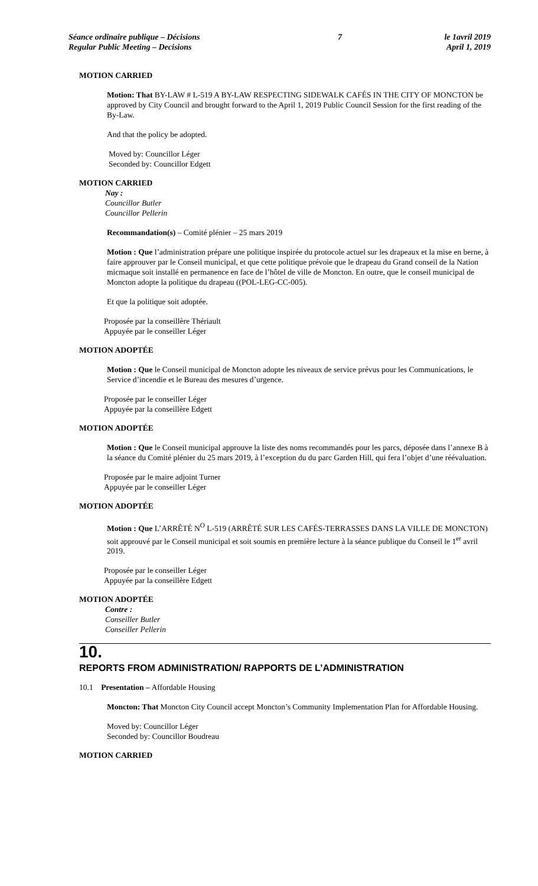Séance ordinaire publique – Décisions
Regular Public Meeting – Decisions
7 le 1avril 2019
April 1, 2019
MOTION CARRIED
Motion: That BY-LAW # L-519 A BY-LAW RESPECTING SIDEWALK CAFÉS IN THE CITY OF MONCTON be approved by City Council and brought forward to the April 1, 2019 Public Council Session for the first reading of the By-Law.
And that the policy be adopted.
Moved by: Councillor Léger
Seconded by: Councillor Edgett
MOTION CARRIED
Nay :
Councillor Butler
Councillor Pellerin
Recommandation(s) – Comité plénier – 25 mars 2019
Motion : Que l’administration prépare une politique inspirée du protocole actuel sur les drapeaux et la mise en berne, à faire approuver par le Conseil municipal, et que cette politique prévoie que le drapeau du Grand conseil de la Nation micmaque soit installé en permanence en face de l’hôtel de ville de Moncton. En outre, que le conseil municipal de Moncton adopte la politique du drapeau ((POL-LEG-CC-005).
Et que la politique soit adoptée.
Proposée par la conseillère Thériault
Appuyée par le conseiller Léger
MOTION ADOPTÉE
Motion : Que le Conseil municipal de Moncton adopte les niveaux de service prévus pour les Communications, le Service d’incendie et le Bureau des mesures d’urgence.
Proposée par le conseiller Léger
Appuyée par la conseillère Edgett
MOTION ADOPTÉE
Motion : Que le Conseil municipal approuve la liste des noms recommandés pour les parcs, déposée dans l’annexe B à la séance du Comité plénier du 25 mars 2019, à l’exception du du parc Garden Hill, qui fera l’objet d’une réévaluation.
Proposée par le maire adjoint Turner
Appuyée par le conseiller Léger
MOTION ADOPTÉE
Motion : Que L’ARRÊTÉ N<sup>O</sup> L-519 (ARRÊTÉ SUR LES CAFÉS-TERRASSES DANS LA VILLE DE MONCTON) soit approuvé par le Conseil municipal et soit soumis en première lecture à la séance publique du Conseil le 1<sup>er</sup> avril 2019.
Proposée par le conseiller Léger
Appuyée par la conseillère Edgett
MOTION ADOPTÉE
Contre :
Conseiller Butler
Conseiller Pellerin
10.
REPORTS FROM ADMINISTRATION/ RAPPORTS DE L’ADMINISTRATION
10.1 Presentation – Affordable Housing
Moncton: That Moncton City Council accept Moncton’s Community Implementation Plan for Affordable Housing.
Moved by: Councillor Léger
Seconded by: Councillor Boudreau
MOTION CARRIED